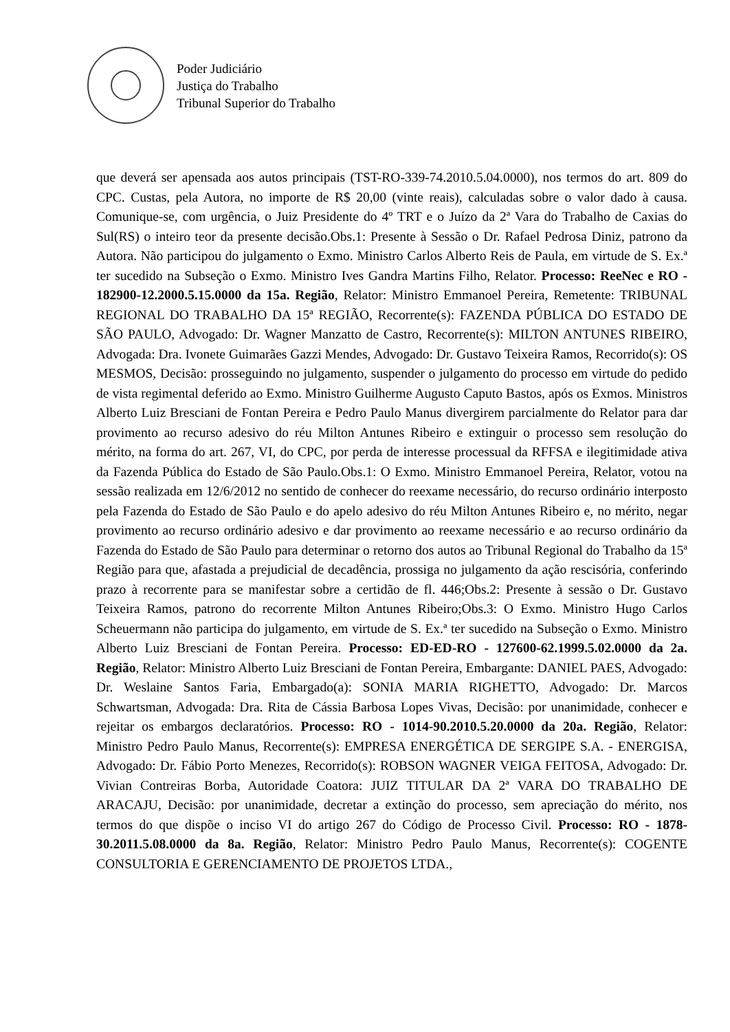Poder Judiciário
Justiça do Trabalho
Tribunal Superior do Trabalho
que deverá ser apensada aos autos principais (TST-RO-339-74.2010.5.04.0000), nos termos do art. 809 do CPC. Custas, pela Autora, no importe de R$ 20,00 (vinte reais), calculadas sobre o valor dado à causa. Comunique-se, com urgência, o Juiz Presidente do 4º TRT e o Juízo da 2ª Vara do Trabalho de Caxias do Sul(RS) o inteiro teor da presente decisão.Obs.1: Presente à Sessão o Dr. Rafael Pedrosa Diniz, patrono da Autora. Não participou do julgamento o Exmo. Ministro Carlos Alberto Reis de Paula, em virtude de S. Ex.ª ter sucedido na Subseção o Exmo. Ministro Ives Gandra Martins Filho, Relator. Processo: ReeNec e RO - 182900-12.2000.5.15.0000 da 15a. Região, Relator: Ministro Emmanoel Pereira, Remetente: TRIBUNAL REGIONAL DO TRABALHO DA 15ª REGIÃO, Recorrente(s): FAZENDA PÚBLICA DO ESTADO DE SÃO PAULO, Advogado: Dr. Wagner Manzatto de Castro, Recorrente(s): MILTON ANTUNES RIBEIRO, Advogada: Dra. Ivonete Guimarães Gazzi Mendes, Advogado: Dr. Gustavo Teixeira Ramos, Recorrido(s): OS MESMOS, Decisão: prosseguindo no julgamento, suspender o julgamento do processo em virtude do pedido de vista regimental deferido ao Exmo. Ministro Guilherme Augusto Caputo Bastos, após os Exmos. Ministros Alberto Luiz Bresciani de Fontan Pereira e Pedro Paulo Manus divergirem parcialmente do Relator para dar provimento ao recurso adesivo do réu Milton Antunes Ribeiro e extinguir o processo sem resolução do mérito, na forma do art. 267, VI, do CPC, por perda de interesse processual da RFFSA e ilegitimidade ativa da Fazenda Pública do Estado de São Paulo.Obs.1: O Exmo. Ministro Emmanoel Pereira, Relator, votou na sessão realizada em 12/6/2012 no sentido de conhecer do reexame necessário, do recurso ordinário interposto pela Fazenda do Estado de São Paulo e do apelo adesivo do réu Milton Antunes Ribeiro e, no mérito, negar provimento ao recurso ordinário adesivo e dar provimento ao reexame necessário e ao recurso ordinário da Fazenda do Estado de São Paulo para determinar o retorno dos autos ao Tribunal Regional do Trabalho da 15ª Região para que, afastada a prejudicial de decadência, prossiga no julgamento da ação rescisória, conferindo prazo à recorrente para se manifestar sobre a certidão de fl. 446;Obs.2: Presente à sessão o Dr. Gustavo Teixeira Ramos, patrono do recorrente Milton Antunes Ribeiro;Obs.3: O Exmo. Ministro Hugo Carlos Scheuermann não participa do julgamento, em virtude de S. Ex.ª ter sucedido na Subseção o Exmo. Ministro Alberto Luiz Bresciani de Fontan Pereira. Processo: ED-ED-RO - 127600-62.1999.5.02.0000 da 2a. Região, Relator: Ministro Alberto Luiz Bresciani de Fontan Pereira, Embargante: DANIEL PAES, Advogado: Dr. Weslaine Santos Faria, Embargado(a): SONIA MARIA RIGHETTO, Advogado: Dr. Marcos Schwartsman, Advogada: Dra. Rita de Cássia Barbosa Lopes Vivas, Decisão: por unanimidade, conhecer e rejeitar os embargos declaratórios. Processo: RO - 1014-90.2010.5.20.0000 da 20a. Região, Relator: Ministro Pedro Paulo Manus, Recorrente(s): EMPRESA ENERGÉTICA DE SERGIPE S.A. - ENERGISA, Advogado: Dr. Fábio Porto Menezes, Recorrido(s): ROBSON WAGNER VEIGA FEITOSA, Advogado: Dr. Vivian Contreiras Borba, Autoridade Coatora: JUIZ TITULAR DA 2ª VARA DO TRABALHO DE ARACAJU, Decisão: por unanimidade, decretar a extinção do processo, sem apreciação do mérito, nos termos do que dispõe o inciso VI do artigo 267 do Código de Processo Civil. Processo: RO - 1878-30.2011.5.08.0000 da 8a. Região, Relator: Ministro Pedro Paulo Manus, Recorrente(s): COGENTE CONSULTORIA E GERENCIAMENTO DE PROJETOS LTDA.,